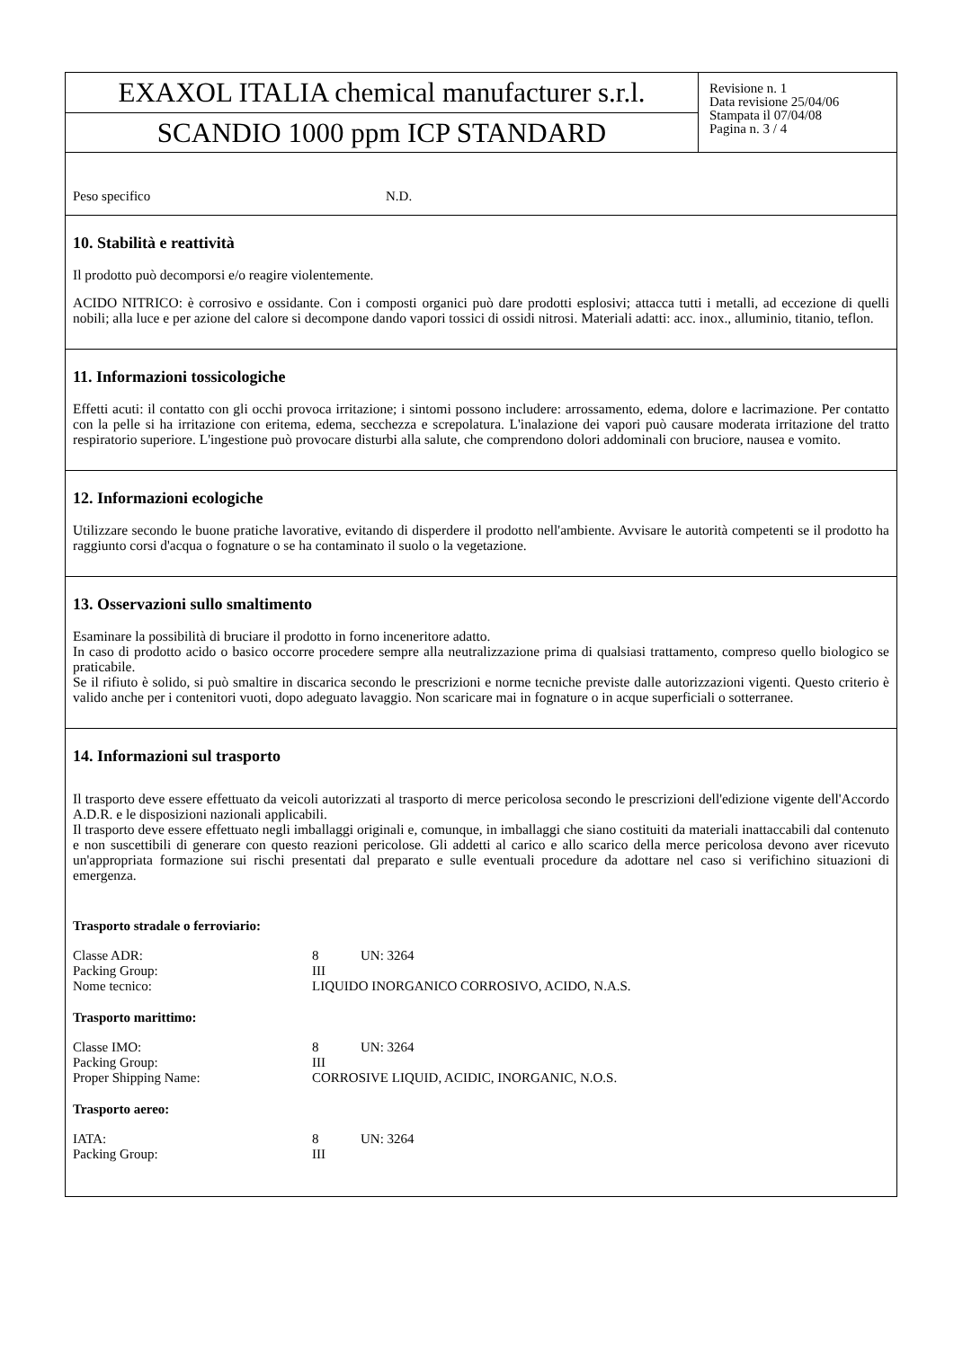EXAXOL ITALIA chemical manufacturer s.r.l.
SCANDIO 1000 ppm ICP STANDARD
Revisione n. 1
Data revisione 25/04/06
Stampata il 07/04/08
Pagina n. 3 / 4
| Peso specifico | N.D. |
10. Stabilità e reattività
Il prodotto può decomporsi e/o reagire violentemente.
ACIDO NITRICO: è corrosivo e ossidante. Con i composti organici può dare prodotti esplosivi; attacca tutti i metalli, ad eccezione di quelli nobili; alla luce e per azione del calore si decompone dando vapori tossici di ossidi nitrosi. Materiali adatti: acc. inox., alluminio, titanio, teflon.
11. Informazioni tossicologiche
Effetti acuti: il contatto con gli occhi provoca irritazione; i sintomi possono includere: arrossamento, edema, dolore e lacrimazione. Per contatto con la pelle si ha irritazione con eritema, edema, secchezza e screpolatura. L'inalazione dei vapori può causare moderata irritazione del tratto respiratorio superiore. L'ingestione può provocare disturbi alla salute, che comprendono dolori addominali con bruciore, nausea e vomito.
12. Informazioni ecologiche
Utilizzare secondo le buone pratiche lavorative, evitando di disperdere il prodotto nell'ambiente. Avvisare le autorità competenti se il prodotto ha raggiunto corsi d'acqua o fognature o se ha contaminato il suolo o la vegetazione.
13. Osservazioni sullo smaltimento
Esaminare la possibilità di bruciare il prodotto in forno inceneritore adatto.
In caso di prodotto acido o basico occorre procedere sempre alla neutralizzazione prima di qualsiasi trattamento, compreso quello biologico se praticabile.
Se il rifiuto è solido, si può smaltire in discarica secondo le prescrizioni e norme tecniche previste dalle autorizzazioni vigenti. Questo criterio è valido anche per i contenitori vuoti, dopo adeguato lavaggio. Non scaricare mai in fognature o in acque superficiali o sotterranee.
14. Informazioni sul trasporto
Il trasporto deve essere effettuato da veicoli autorizzati al trasporto di merce pericolosa secondo le prescrizioni dell'edizione vigente dell'Accordo A.D.R. e le disposizioni nazionali applicabili.
Il trasporto deve essere effettuato negli imballaggi originali e, comunque, in imballaggi che siano costituiti da materiali inattaccabili dal contenuto e non suscettibili di generare con questo reazioni pericolose. Gli addetti al carico e allo scarico della merce pericolosa devono aver ricevuto un'appropriata formazione sui rischi presentati dal preparato e sulle eventuali procedure da adottare nel caso si verifichino situazioni di emergenza.
Trasporto stradale o ferroviario:
| Classe ADR: | 8 | UN: 3264 |
| Packing Group: | III | |
| Nome tecnico: | LIQUIDO INORGANICO CORROSIVO, ACIDO, N.A.S. | |
Trasporto marittimo:
| Classe IMO: | 8 | UN: 3264 |
| Packing Group: | III | |
| Proper Shipping Name: | CORROSIVE LIQUID, ACIDIC, INORGANIC, N.O.S. | |
Trasporto aereo:
| IATA: | 8 | UN: 3264 |
| Packing Group: | III | |